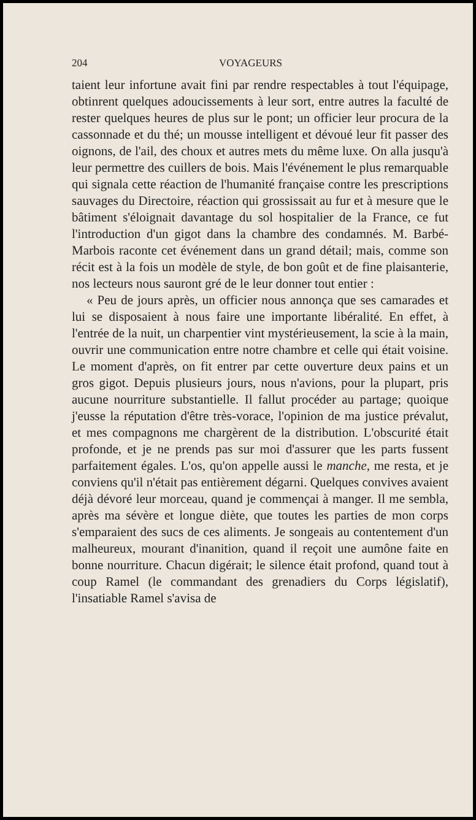204 VOYAGEURS
taient leur infortune avait fini par rendre respectables à tout l'équipage, obtinrent quelques adoucissements à leur sort, entre autres la faculté de rester quelques heures de plus sur le pont; un officier leur procura de la cassonnade et du thé; un mousse intelligent et dévoué leur fit passer des oignons, de l'ail, des choux et autres mets du même luxe. On alla jusqu'à leur permettre des cuillers de bois. Mais l'événement le plus remarquable qui signala cette réaction de l'humanité française contre les prescriptions sauvages du Directoire, réaction qui grossissait au fur et à mesure que le bâtiment s'éloignait davantage du sol hospitalier de la France, ce fut l'introduction d'un gigot dans la chambre des condamnés. M. Barbé-Marbois raconte cet événement dans un grand détail; mais, comme son récit est à la fois un modèle de style, de bon goût et de fine plaisanterie, nos lecteurs nous sauront gré de le leur donner tout entier :
« Peu de jours après, un officier nous annonça que ses camarades et lui se disposaient à nous faire une importante libéralité. En effet, à l'entrée de la nuit, un charpentier vint mystérieusement, la scie à la main, ouvrir une communication entre notre chambre et celle qui était voisine. Le moment d'après, on fit entrer par cette ouverture deux pains et un gros gigot. Depuis plusieurs jours, nous n'avions, pour la plupart, pris aucune nourriture substantielle. Il fallut procéder au partage; quoique j'eusse la réputation d'être très-vorace, l'opinion de ma justice prévalut, et mes compagnons me chargèrent de la distribution. L'obscurité était profonde, et je ne prends pas sur moi d'assurer que les parts fussent parfaitement égales. L'os, qu'on appelle aussi le manche, me resta, et je conviens qu'il n'était pas entièrement dégarni. Quelques convives avaient déjà dévoré leur morceau, quand je commençai à manger. Il me sembla, après ma sévère et longue diète, que toutes les parties de mon corps s'emparaient des sucs de ces aliments. Je songeais au contentement d'un malheureux, mourant d'inanition, quand il reçoit une aumône faite en bonne nourriture. Chacun digérait; le silence était profond, quand tout à coup Ramel (le commandant des grenadiers du Corps législatif), l'insatiable Ramel s'avisa de